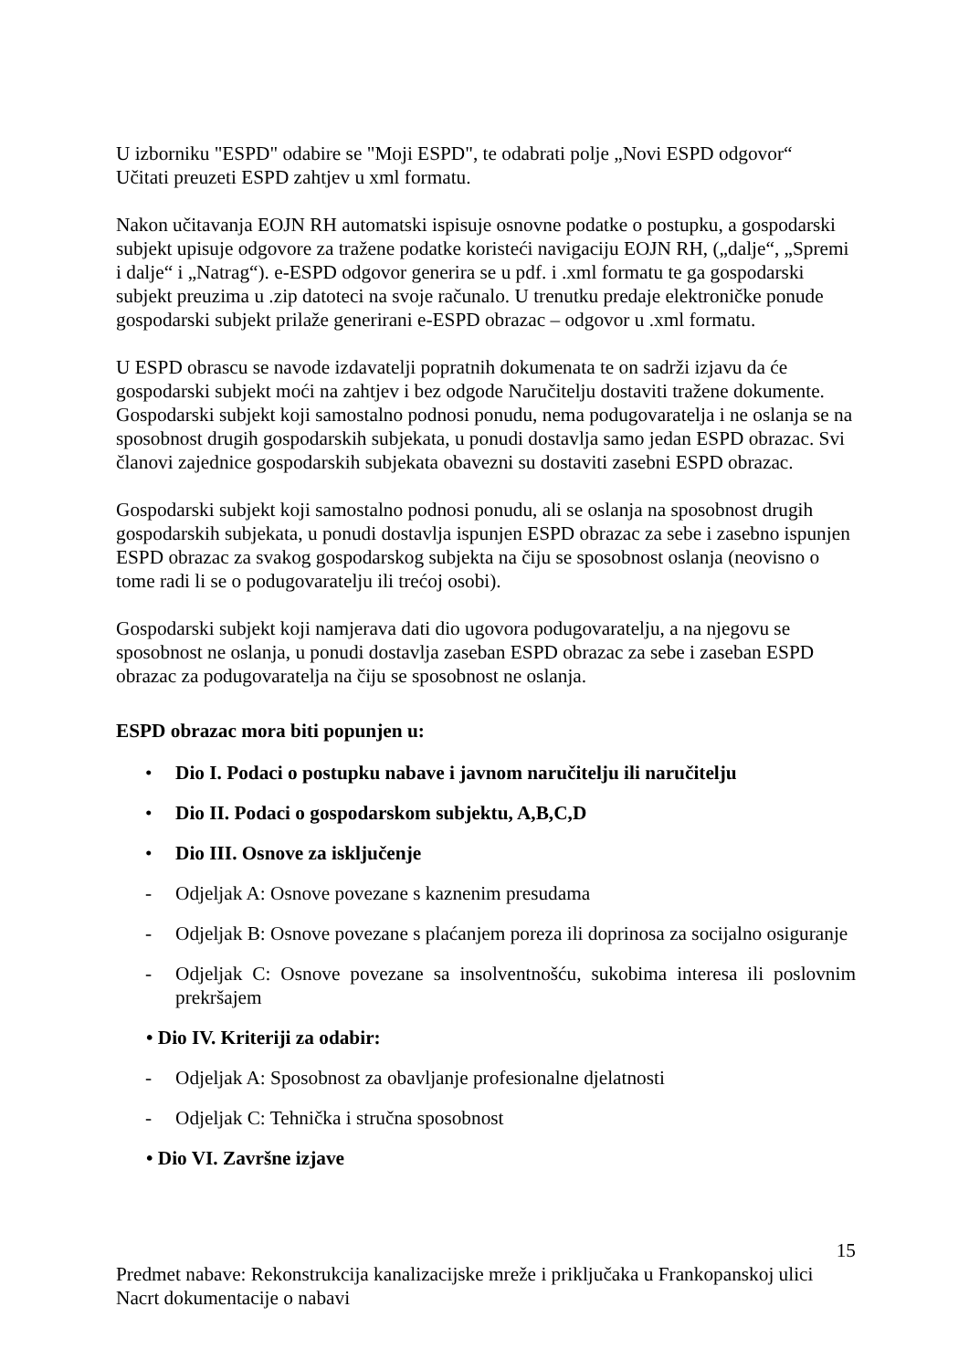U izborniku "ESPD" odabire se "Moji ESPD", te odabrati polje „Novi ESPD odgovor“
Učitati preuzeti ESPD zahtjev u xml formatu.
Nakon učitavanja EOJN RH automatski ispisuje osnovne podatke o postupku, a gospodarski subjekt upisuje odgovore za tražene podatke koristeći navigaciju EOJN RH, („dalje“, „Spremi i dalje“ i „Natrag“). e-ESPD odgovor generira se u pdf. i .xml formatu te ga gospodarski subjekt preuzima u .zip datoteci na svoje računalo. U trenutku predaje elektroničke ponude gospodarski subjekt prilaže generirani e-ESPD obrazac – odgovor u .xml formatu.
U ESPD obrascu se navode izdavatelji popratnih dokumenata te on sadrži izjavu da će gospodarski subjekt moći na zahtjev i bez odgode Naručitelju dostaviti tražene dokumente. Gospodarski subjekt koji samostalno podnosi ponudu, nema podugovaratelja i ne oslanja se na sposobnost drugih gospodarskih subjekata, u ponudi dostavlja samo jedan ESPD obrazac. Svi članovi zajednice gospodarskih subjekata obavezni su dostaviti zasebni ESPD obrazac.
Gospodarski subjekt koji samostalno podnosi ponudu, ali se oslanja na sposobnost drugih gospodarskih subjekata, u ponudi dostavlja ispunjen ESPD obrazac za sebe i zasebno ispunjen ESPD obrazac za svakog gospodarskog subjekta na čiju se sposobnost oslanja (neovisno o tome radi li se o podugovaratelju ili trećoj osobi).
Gospodarski subjekt koji namjerava dati dio ugovora podugovaratelju, a na njegovu se sposobnost ne oslanja, u ponudi dostavlja zaseban ESPD obrazac za sebe i zaseban ESPD obrazac za podugovaratelja na čiju se sposobnost ne oslanja.
ESPD obrazac mora biti popunjen u:
• Dio I. Podaci o postupku nabave i javnom naručitelju ili naručitelju
• Dio II. Podaci o gospodarskom subjektu, A,B,C,D
• Dio III. Osnove za isključenje
- Odjeljak A: Osnove povezane s kaznenim presudama
- Odjeljak B: Osnove povezane s plaćanjem poreza ili doprinosa za socijalno osiguranje
- Odjeljak C: Osnove povezane sa insolventnošću, sukobima interesa ili poslovnim prekršajem
• Dio IV. Kriteriji za odabir:
- Odjeljak A: Sposobnost za obavljanje profesionalne djelatnosti
- Odjeljak C: Tehnička i stručna sposobnost
• Dio VI. Završne izjave
15
Predmet nabave: Rekonstrukcija kanalizacijske mreže i priključaka u Frankopanskoj ulici
Nacrt dokumentacije o nabavi